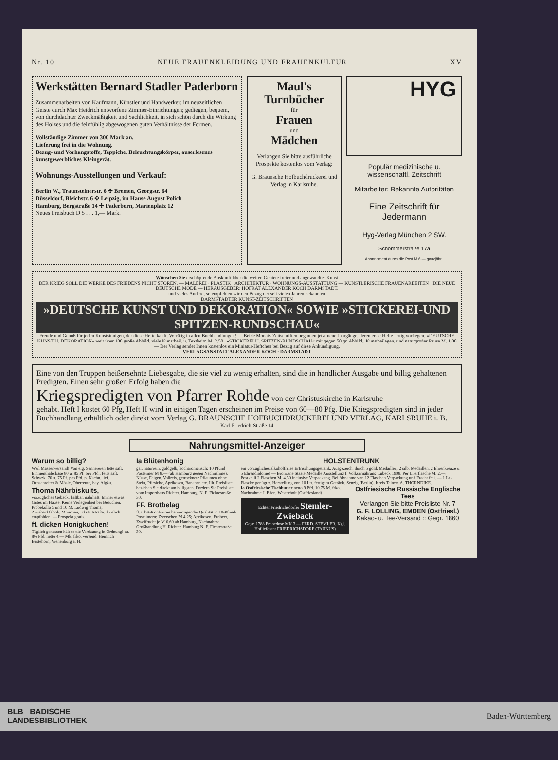Nr. 10 NEUE FRAUENKLEIDUNG UND FRAUENKULTUR XV
Werkstätten Bernard Stadler Paderborn
Zusammenarbeiten von Kaufmann, Künstler und Handwerker; im neuzeitlichen Geiste durch Max Heidrich entworfene Zimmer-Einrichtungen; gediegen, bequem, von durchdachter Zweckmäßigkeit und Sachlichkeit, in sich schön durch die Wirkung des Holzes und die feinfühlig abgewogenen guten Verhältnisse der Formen.
Vollständige Zimmer von 300 Mark an.
Lieferung frei in die Wohnung.
Bezug- und Vorhangstoffe, Teppiche, Beleuchtungskörper, auserlesenes kunstgewerbliches Kleingerät.
Wohnungs-Ausstellungen und Verkauf:
Berlin W., Traunsteinerstr. 6 ✣ Bremen, Georgstr. 64
Düsseldorf, Bleichstr. 6 ✣ Leipzig, im Hause August Polich
Hamburg, Bergstraße 14 ✣ Paderborn, Marienplatz 12
Neues Preisbuch D 5 . . . 1,— Mark.
Maul's Turnbücher
für
Frauen
und
Mädchen
Verlangen Sie bitte ausführliche Prospekte kostenlos vom Verlag:
G. Braunsche Hofbuchdruckerei und Verlag in Karlsruhe.
HYG
Populär medizinische u. wissenschaftl. Zeitschrift
Mitarbeiter: Bekannte Autoritäten
Eine Zeitschrift für Jedermann
Hyg-Verlag München 2 SW.
Schommerstraße 17a
Abonnement durch die Post M 6.— ganzjährl.
Wünschen Sie erschöpfende Auskunft über die weiten Gebiete freier und angewandter Kunst
DER KRIEG SOLL DIE WERKE DES FRIEDENS NICHT STÖREN. — MALEREI · PLASTIK · ARCHITEKTUR · WOHNUNGS-AUSSTATTUNG — KÜNSTLERISCHE FRAUENARBEITEN · DIE NEUE DEUTSCHE MODE — HERAUSGEBER: HOFRAT ALEXANDER KOCH DARMSTADT.
und vieles Andere, so empfehlen wir den Bezug der seit vielen Jahren bekannten
DARMSTÄDTER KUNST-ZEITSCHRIFTEN
»DEUTSCHE KUNST UND DEKORATION« SOWIE »STICKEREI-UND SPITZEN-RUNDSCHAU«
Freude und Genuß für jeden Kunstsinnigen, der diese Hefte kauft. Vorrätig in allen Buchhandlungen! — Beide Monats-Zeitschriften beginnen jetzt neue Jahrgänge, deren erste Hefte fertig vorliegen. »DEUTSCHE KUNST U. DEKORATION« weit über 100 große Abbild. viele Kunstbeil. u. Textbeitr. M. 2.50 | »STICKEREI U. SPITZEN-RUNDSCHAU« mit gegen 50 gr. Abbild., Kunstbeilagen, und naturgroßer Pause M. 1.00 — Der Verlag sendet Ihnen kostenlos ein Miniatur-Heftchen bei Bezug auf diese Ankündigung.
VERLAGSANSTALT ALEXANDER KOCH · DARMSTADT
Eine von den Truppen heißersehnte Liebesgabe, die sie viel zu wenig erhalten, sind die in handlicher Ausgabe und billig gehaltenen Predigten. Einen sehr großen Erfolg haben die
Kriegspredigten von Pfarrer Rohde von der Christuskirche in Karlsruhe
gehabt. Heft I kostet 60 Pfg, Heft II wird in einigen Tagen erscheinen im Preise von 60—80 Pfg. Die Kriegspredigten sind in jeder Buchhandlung erhältlich oder direkt vom Verlag G. BRAUNSCHE HOFBUCHDRUCKEREI UND VERLAG, KARLSRUHE i. B.
Karl-Friedrich-Straße 14
Nahrungsmittel-Anzeiger
Warum so billig?
Weil Massenversand! Von eig. Sennereien fette saft. Emmenthalerkäse 80 u. 85 Pf. pro Pfd., fette saft. Schwzk. 70 u. 75 Pf. pro Pfd. p. Nachn. lief. Ochsenreiter & Mösle, Oberreute, bay. Algäu.
Thoma Nährbiskuits,
vorzügliches Gebäck, haltbar, nahrhaft. Immer etwas Gutes im Hause. Keine Verlegenheit bei Besuchen. Probekollo 5 und 10 M. Ludwig Thoma, Zwiebackfabrik, München, Ickstattstraße. Ärztlich empfohlen. — Prospekt gratis.
ff. dicken Honigkuchen!
Täglich genossen hält er die Verdauung in Ordnung! ca. 8½ Pfd. netto 4.— Mk. frko. versend. Heinrich Bestehorn, Vienenburg a. H.
Ia Blütenhonig
gar. naturrein, goldgelb, hocharomatisch: 10 Pfund Posteimer M 8.— (ab Hamburg gegen Nachnahme), Nüsse, Feigen, Vollreis, getrocknete Pflaumen ohne Stein, Pfirsiche, Aprikosen, Bananen etc. Illt. Preisliste beziehen Sie direkt am billigsten. Fordern Sie Preisliste vom Importhaus Richter, Hamburg, N. F. Fichtestraße 30.
FF. Brotbelag
ff. Obst-Konfituren hervorragender Qualität in 10-Pfund-Posteimern: Zwetschen M 4.25; Aprikosen, Erdbeer, Zweifrucht je M 6.60 ab Hamburg, Nachnahme. Großhandlung H. Richter, Hamburg N. F. Fichtestraße 30.
HOLSTENTRUNK
ein vorzügliches alkoholfreies Erfrischungsgetränk. Ausgezeich. durch 5 gold. Medaillen, 2 silb. Medaillen, 2 Ehrenkreuze u. 5 Ehrendiplome! — Bronzene Staats-Medaille Ausstellung f. Volksernährung Lübeck 1908. Per Literflasche M. 2.—. Postkolli 2 Flaschen M. 4.30 inclusive Verpackung. Bei Abnahme von 12 Flaschen Verpackung und Fracht frei. — 1 Lt.-Flasche genügt z. Herstellung von 10 Ltr. fertigem Getränk. Senzig (Berlin), Kreis Teltow. A. THORNDIKE.
Ia Ostfriesische Tischbutter netto 9 Pfd. 10.75 M. frko. Nachnahme J. Eden, Westerholt (Ostfriesland).
Echter Friedrichsdorfer Stemler-Zwieback
Gegr. 1788 Probedose MK 3.— FERD. STEMLER, Kgl. Hoflieferant FRIEDRICHSDORF (TAUNUS)
Ostfriesische Russische Englische Tees
Verlangen Sie bitte Preisliste Nr. 7
G. F. LOLLING, EMDEN (Ostfriesl.)
Kakao- u. Tee-Versand :: Gegr. 1860
BLB BADISCHE
LANDESBIBLIOTHEK Baden-Württemberg